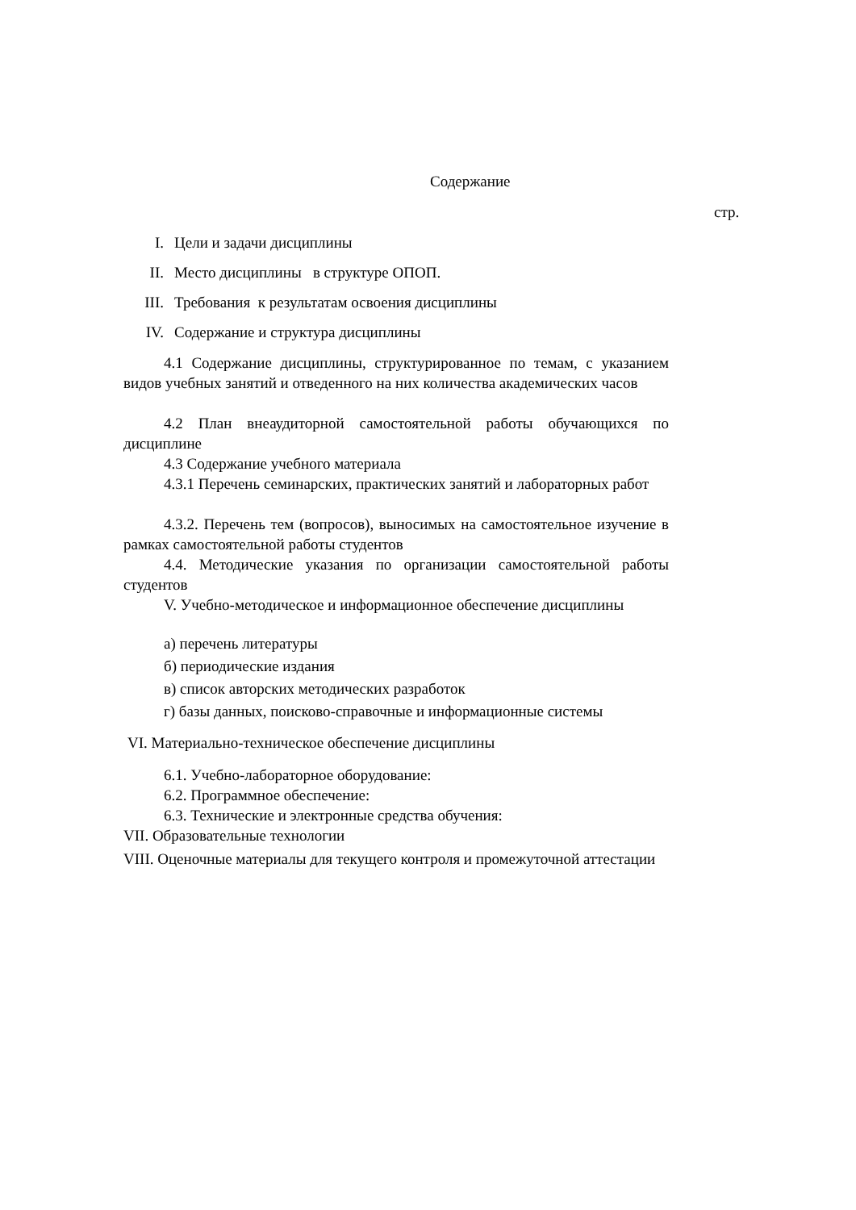Содержание
стр.
I. Цели и задачи дисциплины
II. Место дисциплины в структуре ОПОП.
III. Требования к результатам освоения дисциплины
IV. Содержание и структура дисциплины
4.1 Содержание дисциплины, структурированное по темам, с указанием видов учебных занятий и отведенного на них количества академических часов
4.2 План внеаудиторной самостоятельной работы обучающихся по дисциплине
4.3 Содержание учебного материала
4.3.1 Перечень семинарских, практических занятий и лабораторных работ
4.3.2. Перечень тем (вопросов), выносимых на самостоятельное изучение в рамках самостоятельной работы студентов
4.4. Методические указания по организации самостоятельной работы студентов
V. Учебно-методическое и информационное обеспечение дисциплины
а) перечень литературы
б) периодические издания
в) список авторских методических разработок
г) базы данных, поисково-справочные и информационные системы
VI. Материально-техническое обеспечение дисциплины
6.1. Учебно-лабораторное оборудование:
6.2. Программное обеспечение:
6.3. Технические и электронные средства обучения:
VII. Образовательные технологии
VIII. Оценочные материалы для текущего контроля и промежуточной аттестации